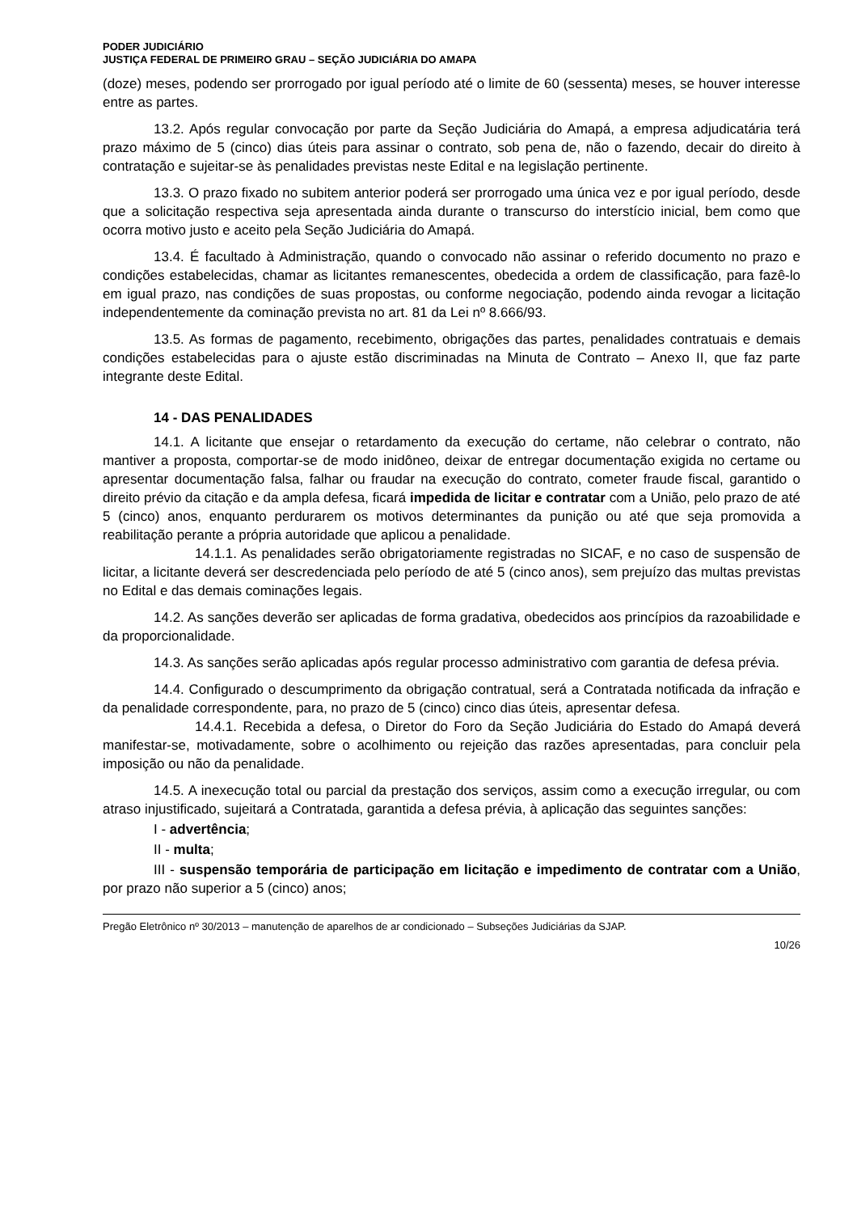PODER JUDICIÁRIO
JUSTIÇA FEDERAL DE PRIMEIRO GRAU – SEÇÃO JUDICIÁRIA DO AMAPA
(doze) meses, podendo ser prorrogado por igual período até o limite de 60 (sessenta) meses, se houver interesse entre as partes.
13.2. Após regular convocação por parte da Seção Judiciária do Amapá, a empresa adjudicatária terá prazo máximo de 5 (cinco) dias úteis para assinar o contrato, sob pena de, não o fazendo, decair do direito à contratação e sujeitar-se às penalidades previstas neste Edital e na legislação pertinente.
13.3. O prazo fixado no subitem anterior poderá ser prorrogado uma única vez e por igual período, desde que a solicitação respectiva seja apresentada ainda durante o transcurso do interstício inicial, bem como que ocorra motivo justo e aceito pela Seção Judiciária do Amapá.
13.4. É facultado à Administração, quando o convocado não assinar o referido documento no prazo e condições estabelecidas, chamar as licitantes remanescentes, obedecida a ordem de classificação, para fazê-lo em igual prazo, nas condições de suas propostas, ou conforme negociação, podendo ainda revogar a licitação independentemente da cominação prevista no art. 81 da Lei nº 8.666/93.
13.5. As formas de pagamento, recebimento, obrigações das partes, penalidades contratuais e demais condições estabelecidas para o ajuste estão discriminadas na Minuta de Contrato – Anexo II, que faz parte integrante deste Edital.
14 - DAS PENALIDADES
14.1. A licitante que ensejar o retardamento da execução do certame, não celebrar o contrato, não mantiver a proposta, comportar-se de modo inidôneo, deixar de entregar documentação exigida no certame ou apresentar documentação falsa, falhar ou fraudar na execução do contrato, cometer fraude fiscal, garantido o direito prévio da citação e da ampla defesa, ficará impedida de licitar e contratar com a União, pelo prazo de até 5 (cinco) anos, enquanto perdurarem os motivos determinantes da punição ou até que seja promovida a reabilitação perante a própria autoridade que aplicou a penalidade.
14.1.1. As penalidades serão obrigatoriamente registradas no SICAF, e no caso de suspensão de licitar, a licitante deverá ser descredenciada pelo período de até 5 (cinco anos), sem prejuízo das multas previstas no Edital e das demais cominações legais.
14.2. As sanções deverão ser aplicadas de forma gradativa, obedecidos aos princípios da razoabilidade e da proporcionalidade.
14.3. As sanções serão aplicadas após regular processo administrativo com garantia de defesa prévia.
14.4. Configurado o descumprimento da obrigação contratual, será a Contratada notificada da infração e da penalidade correspondente, para, no prazo de 5 (cinco) cinco dias úteis, apresentar defesa.
14.4.1. Recebida a defesa, o Diretor do Foro da Seção Judiciária do Estado do Amapá deverá manifestar-se, motivadamente, sobre o acolhimento ou rejeição das razões apresentadas, para concluir pela imposição ou não da penalidade.
14.5. A inexecução total ou parcial da prestação dos serviços, assim como a execução irregular, ou com atraso injustificado, sujeitará a Contratada, garantida a defesa prévia, à aplicação das seguintes sanções:
I - advertência;
II - multa;
III - suspensão temporária de participação em licitação e impedimento de contratar com a União, por prazo não superior a 5 (cinco) anos;
Pregão Eletrônico nº 30/2013 – manutenção de aparelhos de ar condicionado – Subseções Judiciárias da SJAP.
10/26